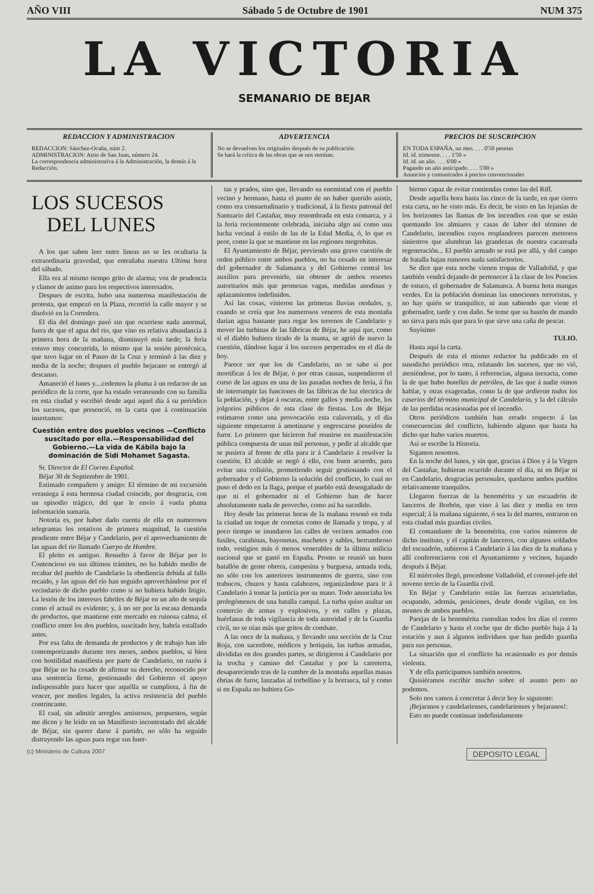AÑO VIII Sábado 5 de Octubre de 1901 NUM 375
LA VICTORIA
SEMANARIO DE BEJAR
REDACCION Y ADMINISTRACION
REDACCION: Sánchez-Ocaña, núm 2.
ADMINISTRACION: Atrio de San Juan, número 24.
La correspondencia administrativa á la Administración, la demás á la Redacción.
ADVERTENCIA
No se devuelven los originales después de su publicación.
Se hará la crítica de las obras que se nos remitan.
PRECIOS DE SUSCRIPCION
EN TODA ESPAÑA, un mes. . . . 0'50 pesetas
Id. id. trimestre. . . . 1'50 »
Id. id. un año. . . . 6'00 »
Pagando un año anticipado. . . . 5'00 »
Anuncios y comunicados á precios convencionales
LOS SUCESOS
DEL LUNES
A los que saben leer entre lineas no se les ocultaria la extraordinaria gravedad, que entrañaba nuestra Ultima hora del sábado.
Ella era al mismo tiempo grito de alarma; voz de prudencia y clamor de animo para los respectivos interesados.
Despues de escrita, hubo una numerosa manifestación de protesta, que empezó en la Plaza, recorrió la calle mayor y se disolvió en la Corredera.
El dia del domingo pasó sin que ocurriese nada anormal, fuera de que el agua del rio, que vino en relativa abundancia á primera hora de la mañana, disminuyó más tarde; la feria estuvo muy concurrida, lo mismo que la sesión pirotécnica, que tuvo lugar en el Paseo de la Cruz y terminó á las diez y media de la noche; despues el pueblo bejarano se entregó al descanso.
Amaneció el lunes y....cedemos la pluma á un redactor de un periódico de la corte, que ha estado veraneando con su familia en esta ciudad y escribió desde aqui aquel dia á su periódico los sucesos, que presenció, en la carta que á continuación insertamos:
Cuestión entre dos pueblos vecinos —Conflicto suscitado por ella.—Responsabilidad del Gobierno.—La vida de Kábila bajo la dominación de Sidi Mohamet Sagasta.
Sr. Director de El Correo Español.
Béjar 30 de Septiembre de 1901.
Estimado compañero y amigo: El término de mi excursión veraniega á esta hermosa ciudad coincide, por desgracia, con un episodio trágico, del que le envío á vuela pluma información sumaria.
Notoria es, por haber dado cuenta de ella en numerosos telegramas los rotativos de primera magnitud, la cuestión pendiente entre Béjar y Candelario, por el aprovechamiento de las aguas del rio llamado Cuerpo de Hombre.
El pleito es antiguo. Resuelto á favor de Béjar por lo Contencioso en sus últimos trámites, no ha habido medio de recabar del pueblo de Candelario la obediencia debida al fallo recaido, y las aguas del río han seguido aprovechándose por el vecindario de dicho pueblo como si no hubiera habido litigio. La lesión de los intereses fabriles de Béjar en un año de sequía como el actual es evidente; y, á no ser por la escasa demanda de productos, que mantiene este mercado en ruinosa calma, el conflicto entre los dos pueblos, suscitado hoy, habría estallado antes.
Por esa falta de demanda de productos y de trabajo han ido contemporizando durante tres meses, ambos pueblos, si bien con hostilidad manifiesta por parte de Candelario, en razón á que Béjar no ha cesado de afirmar su derecho, reconocido por una sentencia firme, gestionando del Gobierno el apoyo indispensable para hacer que aquélla se cumpliera, á fin de vencer, por medios legales, la activa resistencia del pueblo contrincante.
El cual, sin admitir arreglos amistosos, propuestos, según me dicen y he leido en un Manifiesto incontestado del alcalde de Béjar, sin querer darse á partido, no sólo ha seguido distrayendo las aguas para regar sus huer-
tas y prados, sino que, llevando su enemistad con el pueblo vecino y hermano, hasta el punto de no haber querido asistir, como era consuetudinario y tradicional, á la fiesta patronal del Santuario del Castañar, muy renombrada en esta comarca, y á la feria recientemente celebrada, iniciaba algo así como una lucha vecinal á estilo de las de la Edad Media, ó, lo que es peor, como la que se mantiene en las regiones mogrebitas.
El Ayuntamiento de Béjar, previendo una grave cuestión de orden público entre ambos pueblos, no ha cesado en interesar del gobernador de Salamanca y del Gobierno central los auxilios para prevenirle, sin obtener de ambos resortes autoritarios más que promesas vagas, medidas anodinas y aplazamientos indefinidos.
Así las cosas, vinieron las primeras lluvias otoñales, y, cuando se creía que los numerosos veneros de esta montaña darían agua bastante para regar los terrenos de Candelario y mover las turbinas de las fábricas de Béjar, he aquí que, como si el diablo hubiera tirado de la manta, se agrió de nuevo la cuestión, dándose lugar á los sucesos perpetrados en el día de hoy.
Parece ser que los de Candelario, no se sabe si por mortificar á los de Béjar, ó por otras causas, suspendieron el curso de las aguas en una de las pasadas noches de feria, á fin de interrumpir las funciones de las fábricas de luz electrica de la población, y dejar á oscuras, entre gallos y media noche, los jolgorios públicos de esta clase de fiestas. Los de Béjar estimaron como una provocación esta calaverada, y el dia siguiente empezaron á amotinarse y engrescarse poseidos de furor. Lo primero que hicieron fué reunirse en manifestación pública compuesta de unas mil personas, y pedir al alcalde que se pusiera al frente de ella para ir á Candelario á resolver la cuestión. El alcalde se negó á ello, con buen acuerdo, para evitar una colisión, prometiendo seguir gestionando con el gobernador y el Gobierno la solución del conflicto, lo cual no puso el dedo en la llaga, porque el pueblo está desengañado de que ni el gobernador ni el Gobierno han de hacer absolutamente nada de provecho, como así ha sucedido.
Hoy desde las primeras horas de la mañana resonó en toda la ciudad un toque de cornetas como de llamada y tropa, y al poco tiempo se inundaron las calles de vecinos armados con fusiles, carabinas, bayonetas, machetes y sables, herrumbroso todo, vestigios más ó menos venerables de la última milicia nacional que se gastó en España. Pronto se reunió un buen batallón de gente obrera, campesina y burguesa, armada toda, no sólo con los anteriores instrumentos de guerra, sino con trabucos, chuzos y hasta calabozos, organizándose para ir á Candelario á tomar la justicia por su mano. Todo anunciaba los prolegómenos de una batalla campal. La turba quiso asaltar un comercio de armas y explosivos, y en calles y plazas, huérfanas de toda vigilancia de toda autoridad y de la Guardia civil, no se oían más que gritos de combate.
A las once de la mañana, y llevando una sección de la Cruz Roja, con sacerdote, médicos y botiquín, las turbas armadas, divididas en dos grandes partes, se dirigieron á Candelario por la trocha y camino del Castañar y por la carreterra, desapareciendo tras de la cumbre de la montaña aquellas masas ébrias de furor, lanzadas al torbellino y la borrasca, tal y como si en España no hubiera Go-
bierno capaz de evitar contiendas como las del Riff.
Desde aquella hora hasta las cinco de la tarde, en que cierro esta carta, no he visto más. Es decir, he visto en las lejanías de los horizontes las llamas de los incendios con que se están quemando los almiares y casas de labor del término de Candelario, incendios cuyos resplandores parecen meteoros siniestros que alumbran las grandezas de nuestra cacareada regeneración... El pueblo armado se está por allá, y del campo de batalla bajan rumores nada satisfactorios.
Se dice que esta noche vienen tropas de Valladolid, y que también vendrá dejando de pertenecer á la clase de los Poncios de estuco, el gobernador de Salamanca. A buena hora mangas verdes. En la población dominan las emociones terroristas, y no hay quién se tranquilice, ni aun sabiendo que viene el gobernador, tarde y con daño. Se teme que su bastón de mando no sirva para más que para lo que sirve una caña de pescar.
Suyísimo
TULIO.
Hasta aquí la carta.
Después de esta el mismo redactor ha publicado en el susodicho periódico otra, relatando los sucesos, que no vió, ateniéndose, por lo tanto, á referencias, alguna inexacta, como la de que hubo botellas de petróleo, de las que á nadie oimos hablar, y otras exageradas, como la de que ardieron todos los caserios del término municipal de Candelario, y la del cálculo de las perdidas ocasionadas por el incendio.
Otros periódicos también han errado respecto á las consecuencias del conflicto, habiendo alguno que hasta ha dicho que hubo varios muertos.
Así se escribe la Historia.
Sigamos nosotros.
En la noche del lunes, y sin que, gracias á Dios y á la Virgen del Castañar, hubieran ocurrido durante el día, ni en Béjar ni en Candelario, desgracias personales, quedaron ambos pueblos relativamente tranquilos.
Llegaron fuerzas de la benemérita y un escuadrón de lanceros de Borbón, que vino á las diez y media en tren especial; á la mañana siguiente, ó sea la del martes, entraron en esta ciudad más guardias civiles.
El comandante de la benemérita, con varios números de dicho instituto, y el capitán de lanceros, con algunos soldados del escuadrón, subieron á Candelario á las diez de la mañana y allí conferenciaron con el Ayuntamiento y vecinos, bajando después á Béjar.
El miércoles llegó, procedente Valladolid, el coronel-jefe del noveno tercio de la Guardia civil.
En Béjar y Candelario están las fuerzas acuarteladas, ocupando, además, posiciones, desde donde vigilan, en los montes de ambos pueblos.
Parejas de la benemérita custodian todos los días el correo de Candelario y hasta el coche que de dicho pueblo baja á la estación y aun á algunos individuos que han pedido guardia para sus personas.
La situación que el conflicto ha ocasionado es por demás violenta.
Y de ella participamos también nosotros.
Quisiéramos escribir mucho sobre el asunto pero no podemos.
Solo nos vamos á concretar á decir hoy lo siguiente:
¡Bejaranos y candelarienses, candelarienses y bejaranos!:
Esto no puede continuar indefinidamente
(c) Ministerio de Cultura 2007 DEPOSITO LEGAL